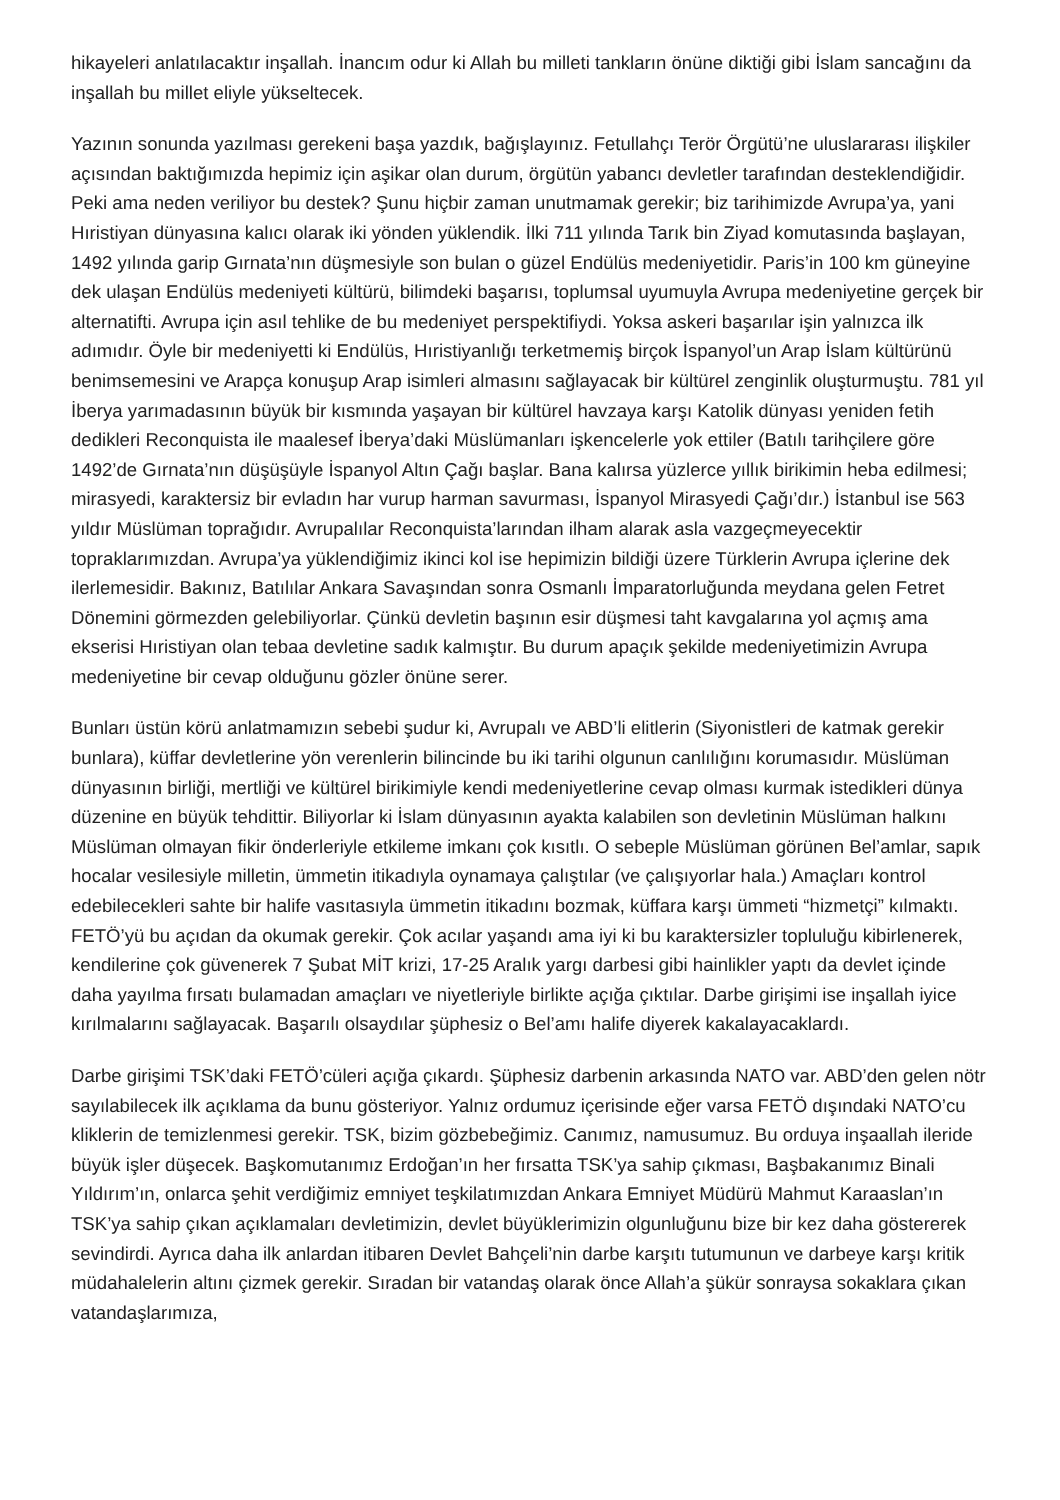hikayeleri anlatılacaktır inşallah. İnancım odur ki Allah bu milleti tankların önüne diktiği gibi İslam sancağını da inşallah bu millet eliyle yükseltecek.
Yazının sonunda yazılması gerekeni başa yazdık, bağışlayınız. Fetullahçı Terör Örgütü’ne uluslararası ilişkiler açısından baktığımızda hepimiz için aşikar olan durum, örgütün yabancı devletler tarafından desteklendiğidir. Peki ama neden veriliyor bu destek? Şunu hiçbir zaman unutmamak gerekir; biz tarihimizde Avrupa’ya, yani Hıristiyan dünyasına kalıcı olarak iki yönden yüklendik. İlki 711 yılında Tarık bin Ziyad komutasında başlayan, 1492 yılında garip Gırnata’nın düşmesiyle son bulan o güzel Endülüs medeniyetidir. Paris’in 100 km güneyine dek ulaşan Endülüs medeniyeti kültürü, bilimdeki başarısı, toplumsal uyumuyla Avrupa medeniyetine gerçek bir alternatifti. Avrupa için asıl tehlike de bu medeniyet perspektifiydi. Yoksa askeri başarılar işin yalnızca ilk adımıdır. Öyle bir medeniyetti ki Endülüs, Hıristiyanlığı terketmemiş birçok İspanyol’un Arap İslam kültürünü benimsemesini ve Arapça konuşup Arap isimleri almasını sağlayacak bir kültürel zenginlik oluşturmuştu. 781 yıl İberya yarımadasının büyük bir kısmında yaşayan bir kültürel havzaya karşı Katolik dünyası yeniden fetih dedikleri Reconquista ile maalesef İberya’daki Müslümanları işkencelerle yok ettiler (Batılı tarihçilere göre 1492’de Gırnata’nın düşüşüyle İspanyol Altın Çağı başlar. Bana kalırsa yüzlerce yıllık birikimin heba edilmesi; mirasyedi, karaktersiz bir evladın har vurup harman savurması, İspanyol Mirasyedi Çağı’dır.) İstanbul ise 563 yıldır Müslüman toprağıdır. Avrupalılar Reconquista’larından ilham alarak asla vazgeçmeyecektir topraklarımızdan. Avrupa’ya yüklendiğimiz ikinci kol ise hepimizin bildiği üzere Türklerin Avrupa içlerine dek ilerlemesidir. Bakınız, Batılılar Ankara Savaşından sonra Osmanlı İmparatorluğunda meydana gelen Fetret Dönemini görmezden gelebiliyorlar. Çünkü devletin başının esir düşmesi taht kavgalarına yol açmış ama ekserisi Hıristiyan olan tebaa devletine sadık kalmıştır. Bu durum apaçık şekilde medeniyetimizin Avrupa medeniyetine bir cevap olduğunu gözler önüne serer.
Bunları üstün körü anlatmamızın sebebi şudur ki, Avrupalı ve ABD’li elitlerin (Siyonistleri de katmak gerekir bunlara), küffar devletlerine yön verenlerin bilincinde bu iki tarihi olgunun canlılığını korumasıdır. Müslüman dünyasının birliği, mertliği ve kültürel birikimiyle kendi medeniyetlerine cevap olması kurmak istedikleri dünya düzenine en büyük tehdittir. Biliyorlar ki İslam dünyasının ayakta kalabilen son devletinin Müslüman halkını Müslüman olmayan fikir önderleriyle etkileme imkanı çok kısıtlı. O sebeple Müslüman görünen Bel’amlar, sapık hocalar vesilesiyle milletin, ümmetin itikadıyla oynamaya çalıştılar (ve çalışıyorlar hala.) Amaçları kontrol edebilecekleri sahte bir halife vasıtasıyla ümmetin itikadını bozmak, küffara karşı ümmeti “hizmetçi” kılmaktı. FETÖ’yü bu açıdan da okumak gerekir. Çok acılar yaşandı ama iyi ki bu karaktersizler topluluğu kibirlenerek, kendilerine çok güvenerek 7 Şubat MİT krizi, 17-25 Aralık yargı darbesi gibi hainlikler yaptı da devlet içinde daha yayılma fırsatı bulamadan amaçları ve niyetleriyle birlikte açığa çıktılar. Darbe girişimi ise inşallah iyice kırılmalarını sağlayacak. Başarılı olsaydılar şüphesiz o Bel’amı halife diyerek kakalayacaklardı.
Darbe girişimi TSK’daki FETÖ’cüleri açığa çıkardı. Şüphesiz darbenin arkasında NATO var. ABD’den gelen nötr sayılabilecek ilk açıklama da bunu gösteriyor. Yalnız ordumuz içerisinde eğer varsa FETÖ dışındaki NATO’cu kliklerin de temizlenmesi gerekir. TSK, bizim gözbebeğimiz. Canımız, namusumuz. Bu orduya inşaallah ileride büyük işler düşecek. Başkomutanımız Erdoğan’ın her fırsatta TSK’ya sahip çıkması, Başbakanımız Binali Yıldırım’ın, onlarca şehit verdiğimiz emniyet teşkilatımızdan Ankara Emniyet Müdürü Mahmut Karaaslan’ın TSK’ya sahip çıkan açıklamaları devletimizin, devlet büyüklerimizin olgunluğunu bize bir kez daha göstererek sevindirdi. Ayrıca daha ilk anlardan itibaren Devlet Bahçeli’nin darbe karşıtı tutumunun ve darbeye karşı kritik müdahalelerin altını çizmek gerekir. Sıradan bir vatandaş olarak önce Allah’a şükür sonraysa sokaklara çıkan vatandaşlarımıza,